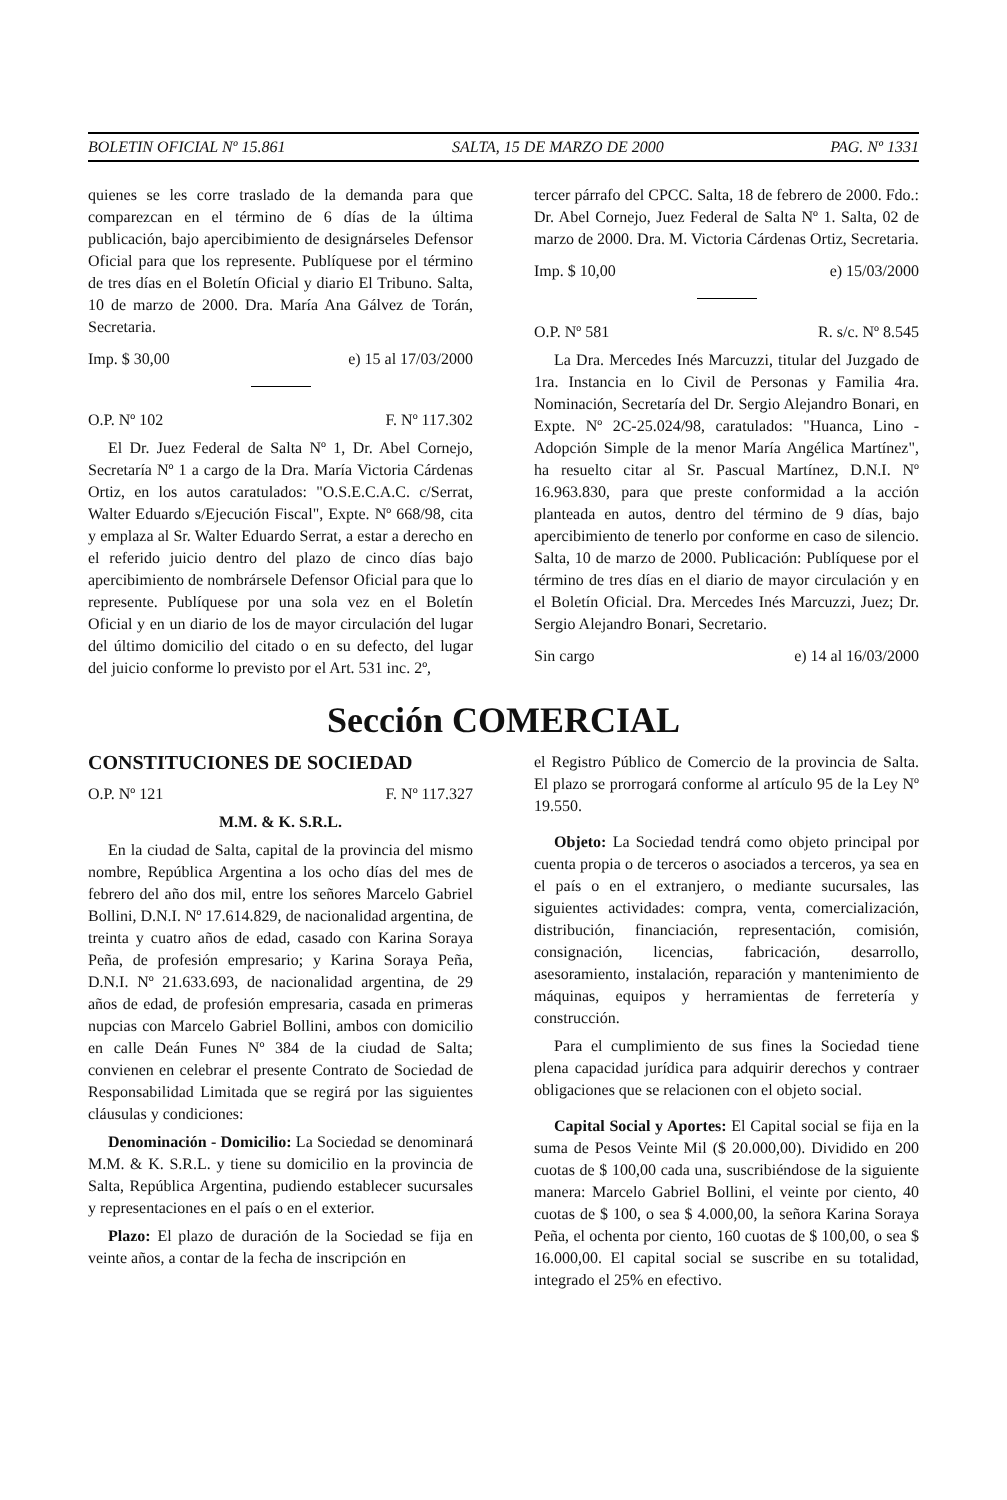BOLETIN OFICIAL Nº 15.861 SALTA, 15 DE MARZO DE 2000 PAG. Nº 1331
quienes se les corre traslado de la demanda para que comparezcan en el término de 6 días de la última publicación, bajo apercibimiento de designárseles Defensor Oficial para que los represente. Publíquese por el término de tres días en el Boletín Oficial y diario El Tribuno. Salta, 10 de marzo de 2000. Dra. María Ana Gálvez de Torán, Secretaria.
Imp. $ 30,00 e) 15 al 17/03/2000
O.P. Nº 102 F. Nº 117.302
El Dr. Juez Federal de Salta Nº 1, Dr. Abel Cornejo, Secretaría Nº 1 a cargo de la Dra. María Victoria Cárdenas Ortiz, en los autos caratulados: "O.S.E.C.A.C. c/Serrat, Walter Eduardo s/Ejecución Fiscal", Expte. Nº 668/98, cita y emplaza al Sr. Walter Eduardo Serrat, a estar a derecho en el referido juicio dentro del plazo de cinco días bajo apercibimiento de nombrársele Defensor Oficial para que lo represente. Publíquese por una sola vez en el Boletín Oficial y en un diario de los de mayor circulación del lugar del último domicilio del citado o en su defecto, del lugar del juicio conforme lo previsto por el Art. 531 inc. 2º,
tercer párrafo del CPCC. Salta, 18 de febrero de 2000. Fdo.: Dr. Abel Cornejo, Juez Federal de Salta Nº 1. Salta, 02 de marzo de 2000. Dra. M. Victoria Cárdenas Ortiz, Secretaria.
Imp. $ 10,00 e) 15/03/2000
O.P. Nº 581 R. s/c. Nº 8.545
La Dra. Mercedes Inés Marcuzzi, titular del Juzgado de 1ra. Instancia en lo Civil de Personas y Familia 4ra. Nominación, Secretaría del Dr. Sergio Alejandro Bonari, en Expte. Nº 2C-25.024/98, caratulados: "Huanca, Lino - Adopción Simple de la menor María Angélica Martínez", ha resuelto citar al Sr. Pascual Martínez, D.N.I. Nº 16.963.830, para que preste conformidad a la acción planteada en autos, dentro del término de 9 días, bajo apercibimiento de tenerlo por conforme en caso de silencio. Salta, 10 de marzo de 2000. Publicación: Publíquese por el término de tres días en el diario de mayor circulación y en el Boletín Oficial. Dra. Mercedes Inés Marcuzzi, Juez; Dr. Sergio Alejandro Bonari, Secretario.
Sin cargo e) 14 al 16/03/2000
Sección COMERCIAL
CONSTITUCIONES DE SOCIEDAD
O.P. Nº 121 F. Nº 117.327
M.M. & K. S.R.L.
En la ciudad de Salta, capital de la provincia del mismo nombre, República Argentina a los ocho días del mes de febrero del año dos mil, entre los señores Marcelo Gabriel Bollini, D.N.I. Nº 17.614.829, de nacionalidad argentina, de treinta y cuatro años de edad, casado con Karina Soraya Peña, de profesión empresario; y Karina Soraya Peña, D.N.I. Nº 21.633.693, de nacionalidad argentina, de 29 años de edad, de profesión empresaria, casada en primeras nupcias con Marcelo Gabriel Bollini, ambos con domicilio en calle Deán Funes Nº 384 de la ciudad de Salta; convienen en celebrar el presente Contrato de Sociedad de Responsabilidad Limitada que se regirá por las siguientes cláusulas y condiciones:
Denominación - Domicilio: La Sociedad se denominará M.M. & K. S.R.L. y tiene su domicilio en la provincia de Salta, República Argentina, pudiendo establecer sucursales y representaciones en el país o en el exterior.
Plazo: El plazo de duración de la Sociedad se fija en veinte años, a contar de la fecha de inscripción en
el Registro Público de Comercio de la provincia de Salta. El plazo se prorrogará conforme al artículo 95 de la Ley Nº 19.550.
Objeto: La Sociedad tendrá como objeto principal por cuenta propia o de terceros o asociados a terceros, ya sea en el país o en el extranjero, o mediante sucursales, las siguientes actividades: compra, venta, comercialización, distribución, financiación, representación, comisión, consignación, licencias, fabricación, desarrollo, asesoramiento, instalación, reparación y mantenimiento de máquinas, equipos y herramientas de ferretería y construcción.
Para el cumplimiento de sus fines la Sociedad tiene plena capacidad jurídica para adquirir derechos y contraer obligaciones que se relacionen con el objeto social.
Capital Social y Aportes: El Capital social se fija en la suma de Pesos Veinte Mil ($ 20.000,00). Dividido en 200 cuotas de $ 100,00 cada una, suscribiéndose de la siguiente manera: Marcelo Gabriel Bollini, el veinte por ciento, 40 cuotas de $ 100, o sea $ 4.000,00, la señora Karina Soraya Peña, el ochenta por ciento, 160 cuotas de $ 100,00, o sea $ 16.000,00. El capital social se suscribe en su totalidad, integrado el 25% en efectivo.